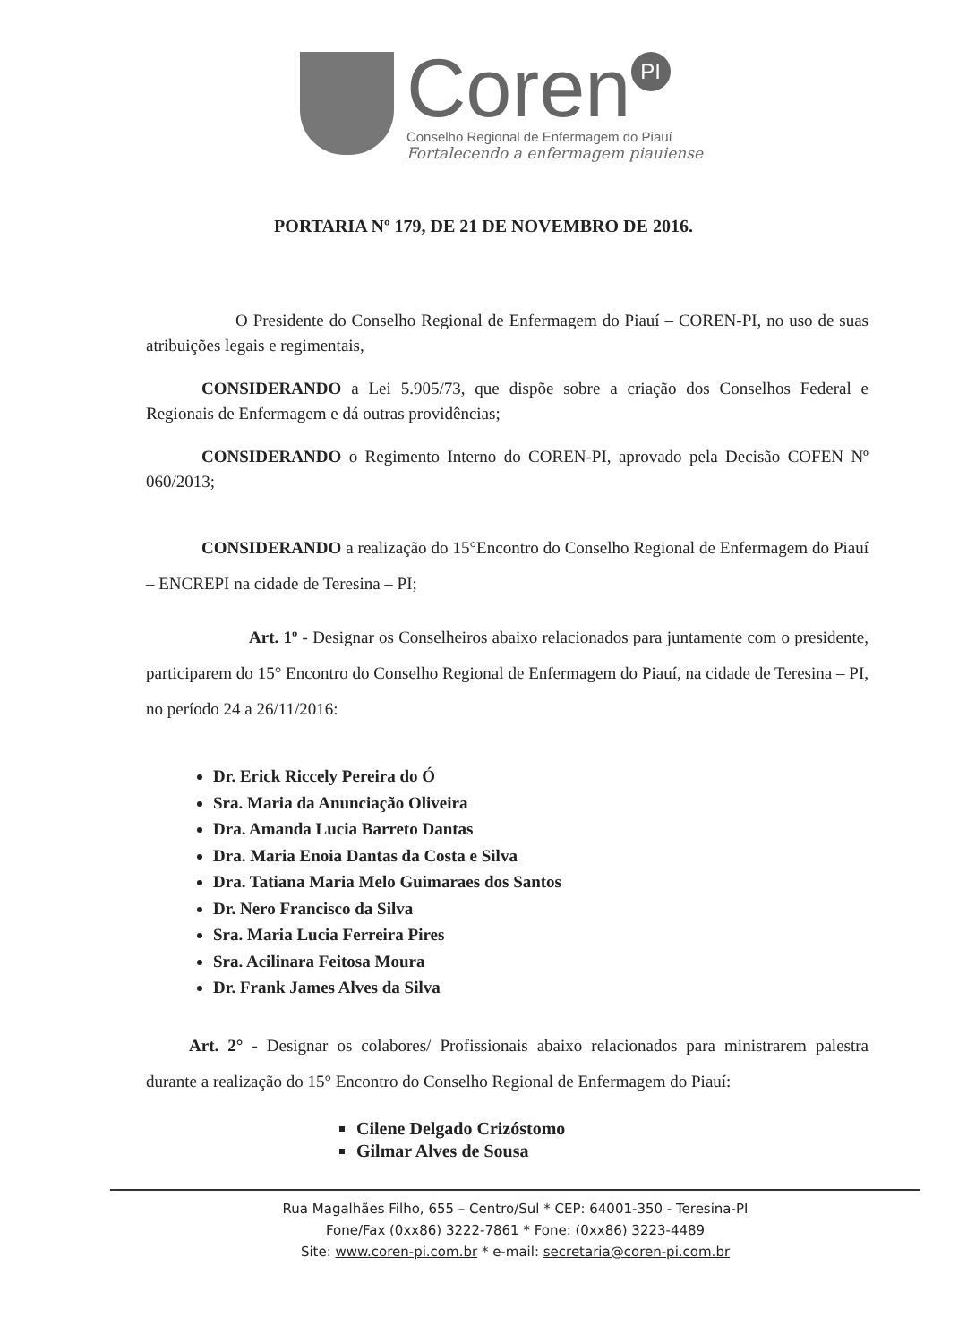Coren PI
Conselho Regional de Enfermagem do Piauí
Fortalecendo a enfermagem piauiense
PORTARIA Nº 179, DE 21 DE NOVEMBRO DE 2016.
O Presidente do Conselho Regional de Enfermagem do Piauí – COREN-PI, no uso de suas atribuições legais e regimentais,
CONSIDERANDO a Lei 5.905/73, que dispõe sobre a criação dos Conselhos Federal e Regionais de Enfermagem e dá outras providências;
CONSIDERANDO o Regimento Interno do COREN-PI, aprovado pela Decisão COFEN Nº 060/2013;
CONSIDERANDO a realização do 15°Encontro do Conselho Regional de Enfermagem do Piauí – ENCREPI na cidade de Teresina – PI;
Art. 1º - Designar os Conselheiros abaixo relacionados para juntamente com o presidente, participarem do 15° Encontro do Conselho Regional de Enfermagem do Piauí, na cidade de Teresina – PI, no período 24 a 26/11/2016:
Dr. Erick Riccely Pereira do Ó
Sra. Maria da Anunciação Oliveira
Dra. Amanda Lucia Barreto Dantas
Dra. Maria Enoia Dantas da Costa e Silva
Dra. Tatiana Maria Melo Guimaraes dos Santos
Dr. Nero Francisco da Silva
Sra. Maria Lucia Ferreira Pires
Sra. Acilinara Feitosa Moura
Dr. Frank James Alves da Silva
Art. 2° - Designar os colabores/ Profissionais abaixo relacionados para ministrarem palestra durante a realização do 15° Encontro do Conselho Regional de Enfermagem do Piauí:
Cilene Delgado Crizóstomo
Gilmar Alves de Sousa
Rua Magalhães Filho, 655 – Centro/Sul * CEP: 64001-350 - Teresina-PI
Fone/Fax (0xx86) 3222-7861 * Fone: (0xx86) 3223-4489
Site: www.coren-pi.com.br * e-mail: secretaria@coren-pi.com.br